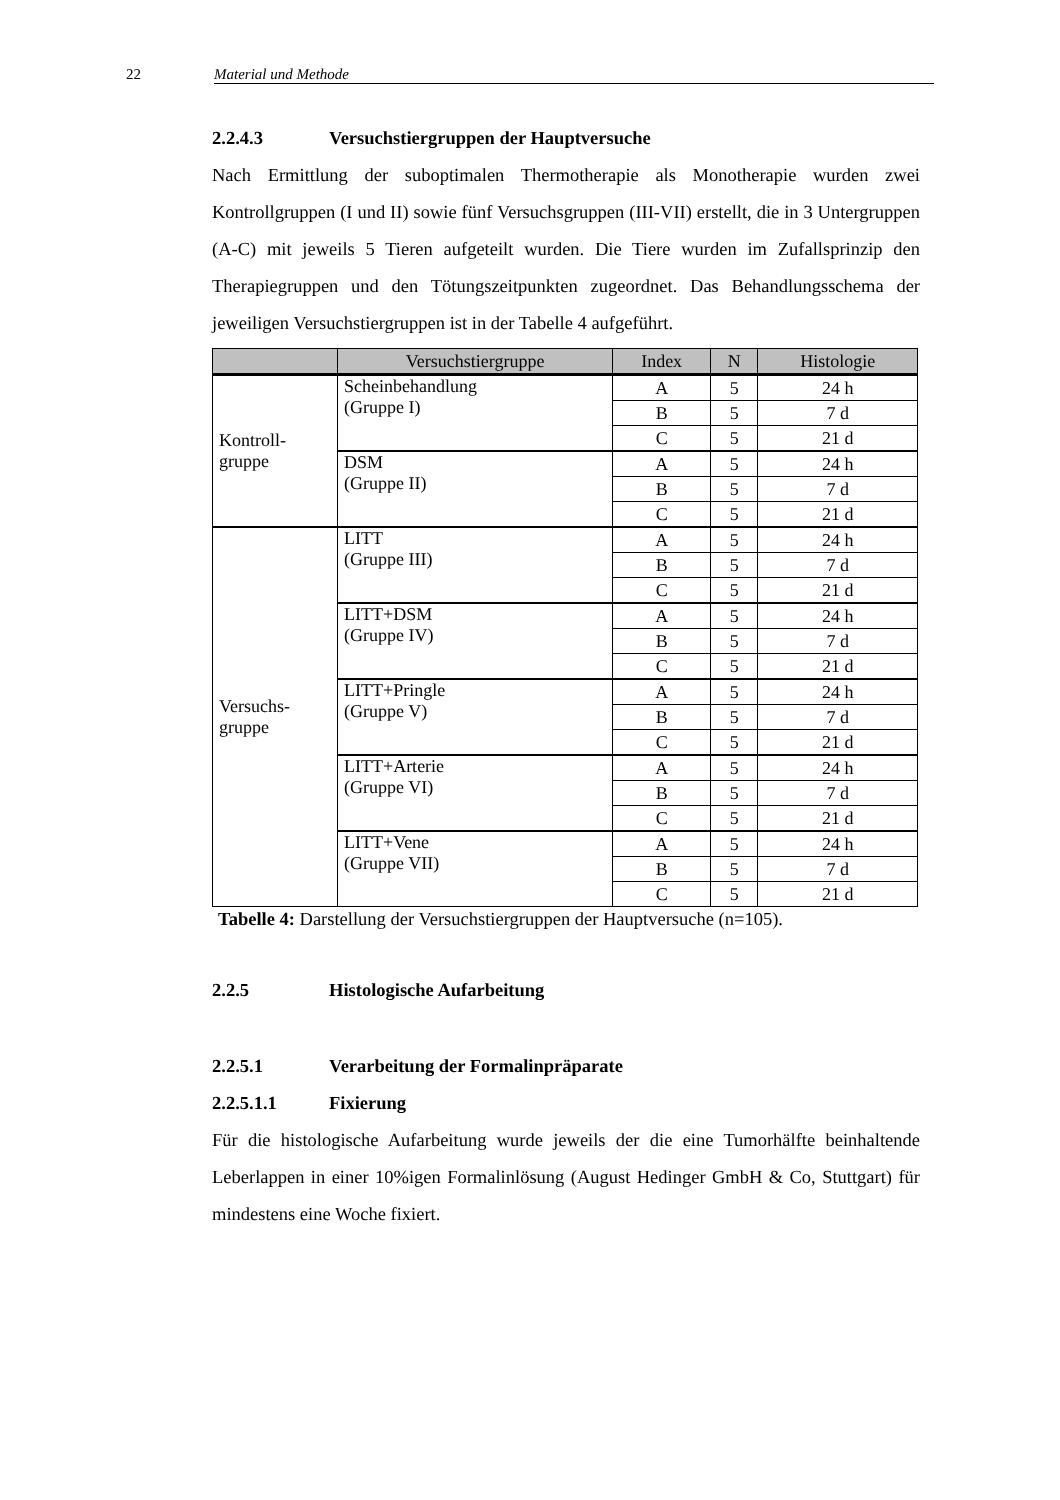22 Material und Methode
2.2.4.3 Versuchstiergruppen der Hauptversuche
Nach Ermittlung der suboptimalen Thermotherapie als Monotherapie wurden zwei Kontrollgruppen (I und II) sowie fünf Versuchsgruppen (III-VII) erstellt, die in 3 Untergruppen (A-C) mit jeweils 5 Tieren aufgeteilt wurden. Die Tiere wurden im Zufallsprinzip den Therapiegruppen und den Tötungszeitpunkten zugeordnet. Das Behandlungsschema der jeweiligen Versuchstiergruppen ist in der Tabelle 4 aufgeführt.
| | Versuchstiergruppe | Index | N | Histologie |
| --- | --- | --- | --- | --- |
| Kontroll- gruppe | Scheinbehandlung (Gruppe I) | A | 5 | 24 h |
| | | B | 5 | 7 d |
| | | C | 5 | 21 d |
| | DSM (Gruppe II) | A | 5 | 24 h |
| | | B | 5 | 7 d |
| | | C | 5 | 21 d |
| Versuchs- gruppe | LITT (Gruppe III) | A | 5 | 24 h |
| | | B | 5 | 7 d |
| | | C | 5 | 21 d |
| | LITT+DSM (Gruppe IV) | A | 5 | 24 h |
| | | B | 5 | 7 d |
| | | C | 5 | 21 d |
| | LITT+Pringle (Gruppe V) | A | 5 | 24 h |
| | | B | 5 | 7 d |
| | | C | 5 | 21 d |
| | LITT+Arterie (Gruppe VI) | A | 5 | 24 h |
| | | B | 5 | 7 d |
| | | C | 5 | 21 d |
| | LITT+Vene (Gruppe VII) | A | 5 | 24 h |
| | | B | 5 | 7 d |
| | | C | 5 | 21 d |
Tabelle 4: Darstellung der Versuchstiergruppen der Hauptversuche (n=105).
2.2.5 Histologische Aufarbeitung
2.2.5.1 Verarbeitung der Formalinpräparate
2.2.5.1.1 Fixierung
Für die histologische Aufarbeitung wurde jeweils der die eine Tumorhälfte beinhaltende Leberlappen in einer 10%igen Formalinlösung (August Hedinger GmbH & Co, Stuttgart) für mindestens eine Woche fixiert.